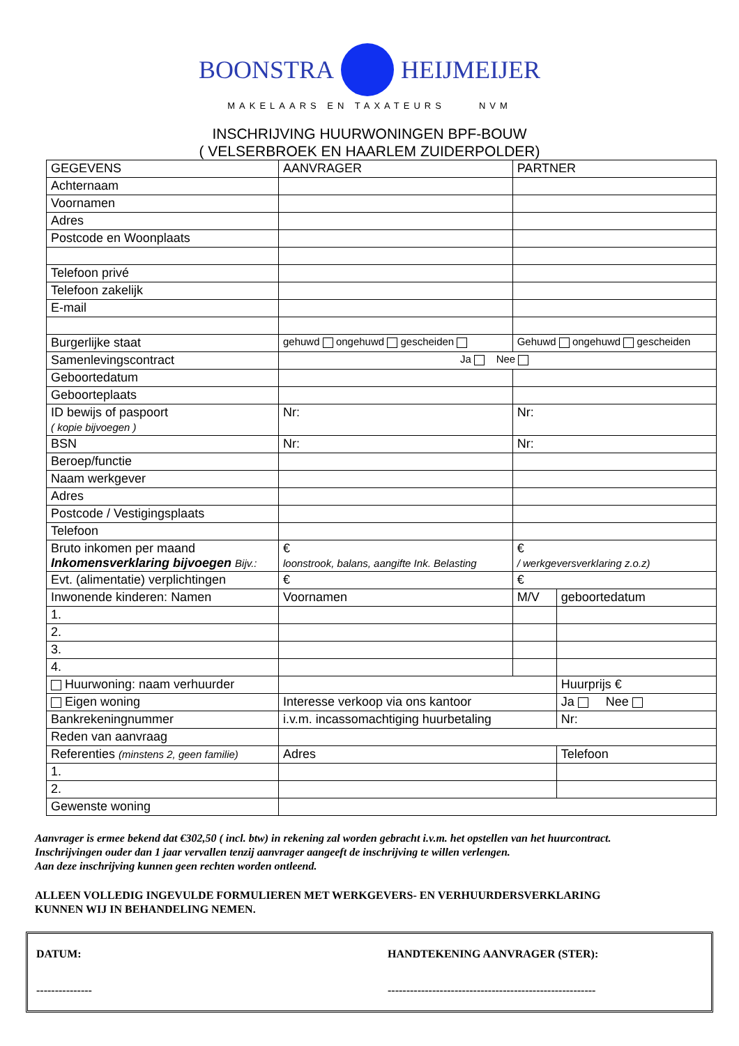BOONSTRA HEIJMEIJER
MAKELAARS EN TAXATEURS NVM
INSCHRIJVING HUURWONINGEN BPF-BOUW
( VELSERBROEK EN HAARLEM ZUIDERPOLDER)
| GEGEVENS | AANVRAGER | PARTNER | |
| Achternaam | | | |
| Voornamen | | | |
| Adres | | | |
| Postcode en Woonplaats | | | |
| Telefoon privé | | | |
| Telefoon zakelijk | | | |
| E-mail | | | |
| Burgerlijke staat | gehuwd ongehuwd gescheiden | Gehuwd ongehuwd gescheiden | |
| Samenlevingscontract | Ja Nee | | |
| Geboortedatum | | | |
| Geboorteplaats | | | |
| ID bewijs of paspoort ( kopie bijvoegen ) | Nr: | Nr: | |
| BSN | Nr: | Nr: | |
| Beroep/functie | | | |
| Naam werkgever | | | |
| Adres | | | |
| Postcode / Vestigingsplaats | | | |
| Telefoon | | | |
| Bruto inkomen per maand Inkomensverklaring bijvoegen Bijv.: | € loonstrook, balans, aangifte Ink. Belasting | € / werkgeversverklaring z.o.z) | |
| Evt. (alimentatie) verplichtingen | € | € | |
| Inwonende kinderen: Namen | Voornamen | M/V | geboortedatum |
| 1. | | | |
| 2. | | | |
| 3. | | | |
| 4. | | | |
| Huurwoning: naam verhuurder | | | Huurprijs € |
| Eigen woning | Interesse verkoop via ons kantoor | | Ja Nee |
| Bankrekeningnummer | i.v.m. incassomachtiging huurbetaling | | Nr: |
| Reden van aanvraag | | | |
| Referenties (minstens 2, geen familie) | Adres | | Telefoon |
| 1. | | | |
| 2. | | | |
| Gewenste woning | | | |
Aanvrager is ermee bekend dat €302,50 ( incl. btw) in rekening zal worden gebracht i.v.m. het opstellen van het huurcontract.
Inschrijvingen ouder dan 1 jaar vervallen tenzij aanvrager aangeeft de inschrijving te willen verlengen.
Aan deze inschrijving kunnen geen rechten worden ontleend.
ALLEEN VOLLEDIG INGEVULDE FORMULIEREN MET WERKGEVERS- EN VERHUURDERSVERKLARING
KUNNEN WIJ IN BEHANDELING NEMEN.
DATUM:
---------------
HANDTEKENING AANVRAGER (STER):
--------------------------------------------------------